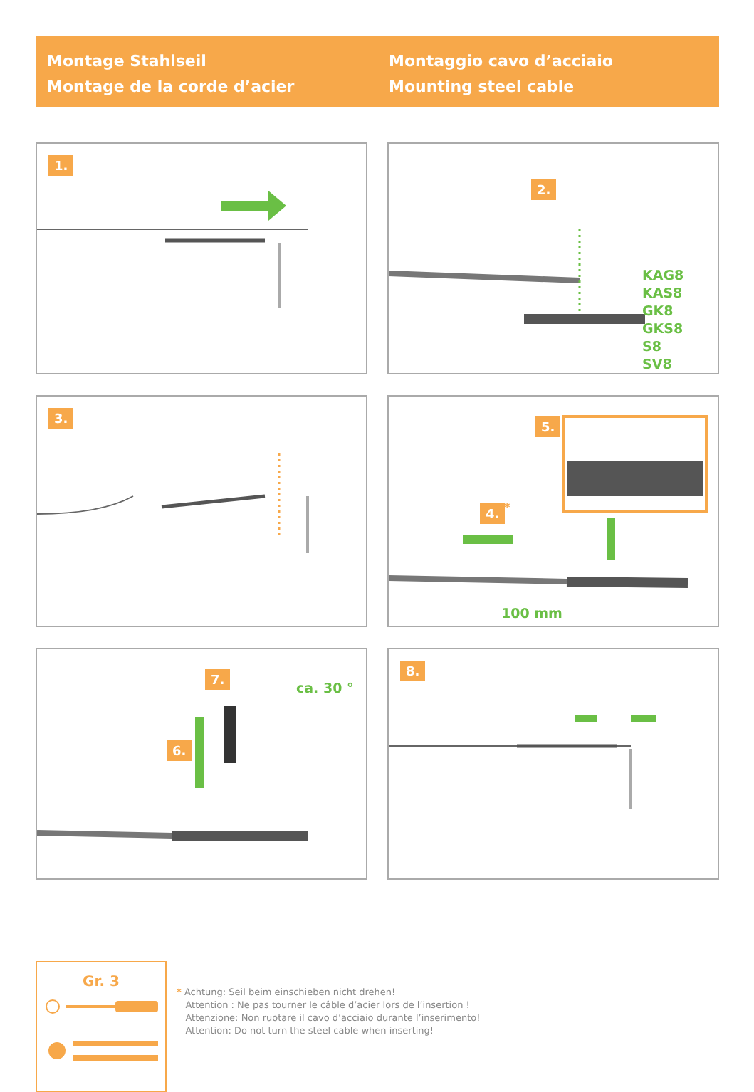Montage Stahlseil
Montage de la corde d’acier
Montaggio cavo d’acciaio
Mounting steel cable
1.
2.
KAG8
KAS8
GK8
GKS8
S8
SV8
3.
5.
4. *
100 mm
7.
6.
ca. 30 °
8.
Gr. 3
* Achtung: Seil beim einschieben nicht drehen!
Attention : Ne pas tourner le câble d’acier lors de l’insertion !
Attenzione: Non ruotare il cavo d’acciaio durante l’inserimento!
Attention: Do not turn the steel cable when inserting!